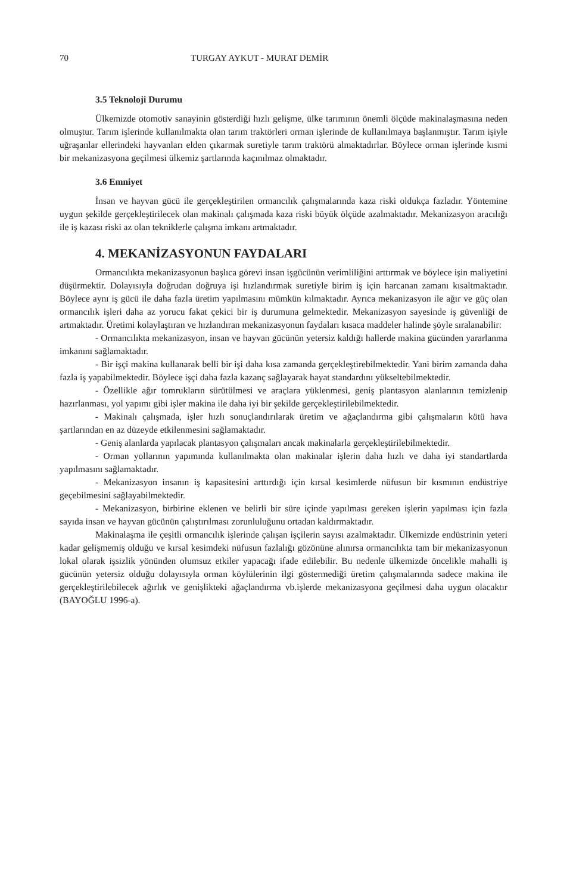70 TURGAY AYKUT - MURAT DEMİR
3.5 Teknoloji Durumu
Ülkemizde otomotiv sanayinin gösterdiği hızlı gelişme, ülke tarımının önemli ölçüde makinalaşmasına neden olmuştur. Tarım işlerinde kullanılmakta olan tarım traktörleri orman işlerinde de kullanılmaya başlanmıştır. Tarım işiyle uğraşanlar ellerindeki hayvanları elden çıkarmak suretiyle tarım traktörü almaktadırlar. Böylece orman işlerinde kısmi bir mekanizasyona geçilmesi ülkemiz şartlarında kaçınılmaz olmaktadır.
3.6 Emniyet
İnsan ve hayvan gücü ile gerçekleştirilen ormancılık çalışmalarında kaza riski oldukça fazladır. Yöntemine uygun şekilde gerçekleştirilecek olan makinalı çalışmada kaza riski büyük ölçüde azalmaktadır. Mekanizasyon aracılığı ile iş kazası riski az olan tekniklerle çalışma imkanı artmaktadır.
4. MEKANİZASYONUN FAYDALARI
Ormancılıkta mekanizasyonun başlıca görevi insan işgücünün verimliliğini arttırmak ve böylece işin maliyetini düşürmektir. Dolayısıyla doğrudan doğruya işi hızlandırmak suretiyle birim iş için harcanan zamanı kısaltmaktadır. Böylece aynı iş gücü ile daha fazla üretim yapılmasını mümkün kılmaktadır. Ayrıca mekanizasyon ile ağır ve güç olan ormancılık işleri daha az yorucu fakat çekici bir iş durumuna gelmektedir. Mekanizasyon sayesinde iş güvenliği de artmaktadır. Üretimi kolaylaştıran ve hızlandıran mekanizasyonun faydaları kısaca maddeler halinde şöyle sıralanabilir:
- Ormancılıkta mekanizasyon, insan ve hayvan gücünün yetersiz kaldığı hallerde makina gücünden yararlanma imkanını sağlamaktadır.
- Bir işçi makina kullanarak belli bir işi daha kısa zamanda gerçekleştirebilmektedir. Yani birim zamanda daha fazla iş yapabilmektedir. Böylece işçi daha fazla kazanç sağlayarak hayat standardını yükseltebilmektedir.
- Özellikle ağır tomrukların sürütülmesi ve araçlara yüklenmesi, geniş plantasyon alanlarının temizlenip hazırlanması, yol yapımı gibi işler makina ile daha iyi bir şekilde gerçekleştirilebilmektedir.
- Makinalı çalışmada, işler hızlı sonuçlandırılarak üretim ve ağaçlandırma gibi çalışmaların kötü hava şartlarından en az düzeyde etkilenmesini sağlamaktadır.
- Geniş alanlarda yapılacak plantasyon çalışmaları ancak makinalarla gerçekleştirilebilmektedir.
- Orman yollarının yapımında kullanılmakta olan makinalar işlerin daha hızlı ve daha iyi standartlarda yapılmasını sağlamaktadır.
- Mekanizasyon insanın iş kapasitesini arttırdığı için kırsal kesimlerde nüfusun bir kısmının endüstriye geçebilmesini sağlayabilmektedir.
- Mekanizasyon, birbirine eklenen ve belirli bir süre içinde yapılması gereken işlerin yapılması için fazla sayıda insan ve hayvan gücünün çalıştırılması zorunluluğunu ortadan kaldırmaktadır.
Makinalaşma ile çeşitli ormancılık işlerinde çalışan işçilerin sayısı azalmaktadır. Ülkemizde endüstrinin yeteri kadar gelişmemiş olduğu ve kırsal kesimdeki nüfusun fazlalığı gözönüne alınırsa ormancılıkta tam bir mekanizasyonun lokal olarak işsizlik yönünden olumsuz etkiler yapacağı ifade edilebilir. Bu nedenle ülkemizde öncelikle mahalli iş gücünün yetersiz olduğu dolayısıyla orman köylülerinin ilgi göstermediği üretim çalışmalarında sadece makina ile gerçekleştirilebilecek ağırlık ve genişlikteki ağaçlandırma vb.işlerde mekanizasyona geçilmesi daha uygun olacaktır (BAYOĞLU 1996-a).